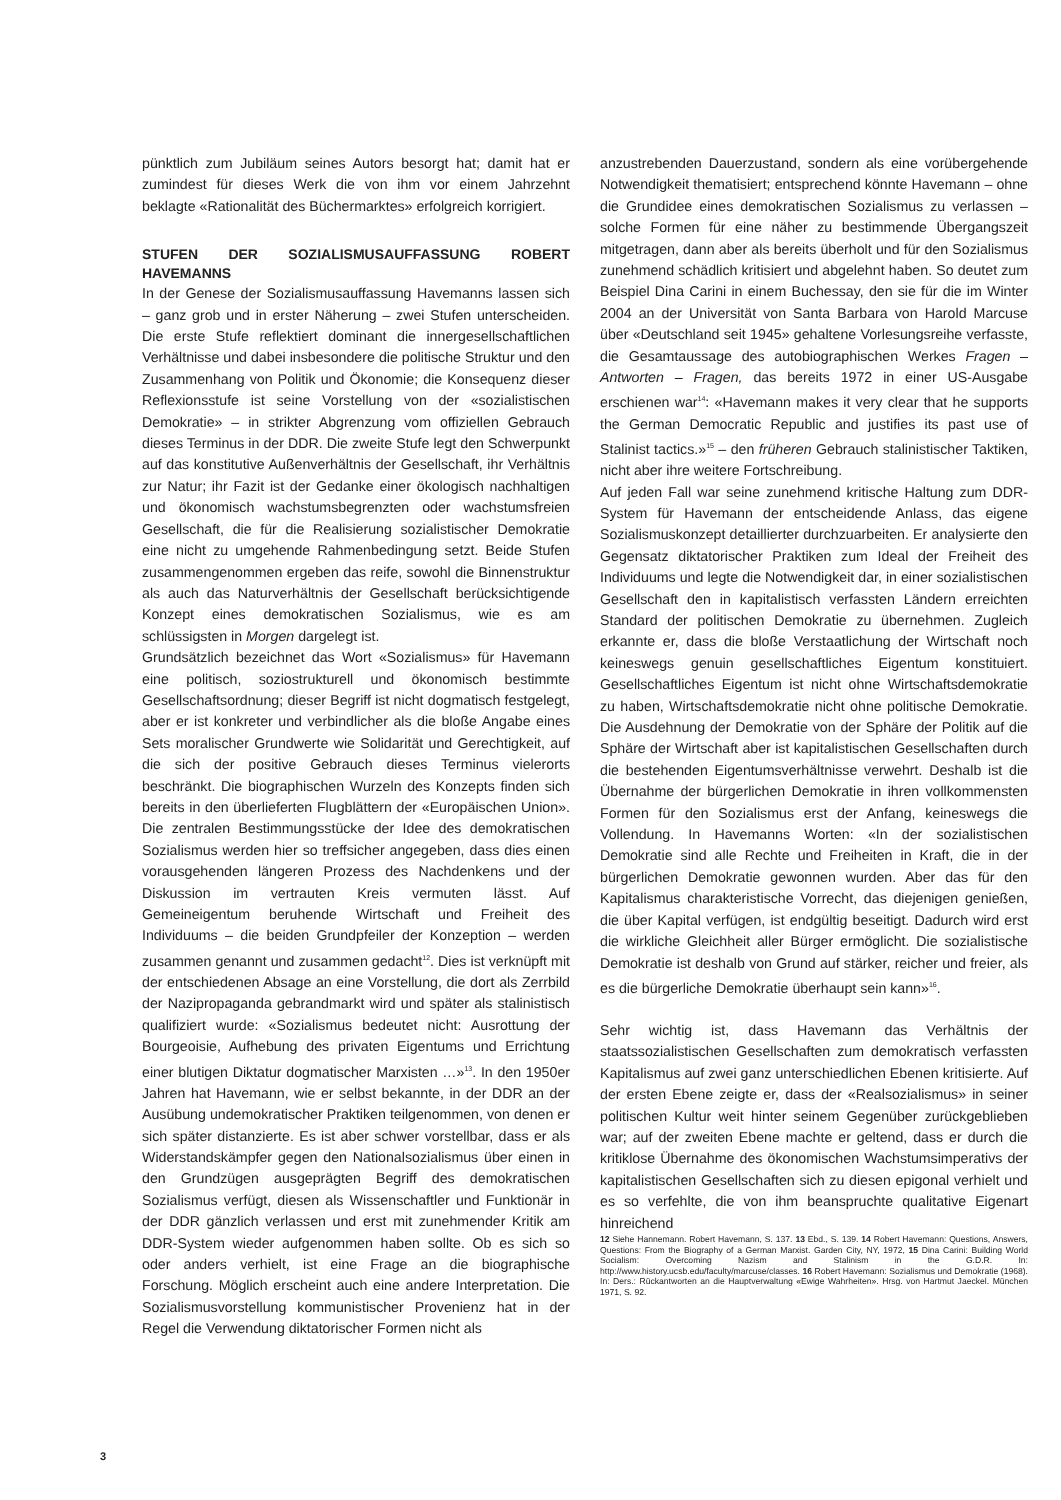pünktlich zum Jubiläum seines Autors besorgt hat; damit hat er zumindest für dieses Werk die von ihm vor einem Jahrzehnt beklagte «Rationalität des Büchermarktes» erfolgreich korrigiert.
STUFEN DER SOZIALISMUSAUFFASSUNG ROBERT HAVEMANNS
In der Genese der Sozialismusauffassung Havemanns lassen sich – ganz grob und in erster Näherung – zwei Stufen unterscheiden. Die erste Stufe reflektiert dominant die innergesellschaftlichen Verhältnisse und dabei insbesondere die politische Struktur und den Zusammenhang von Politik und Ökonomie; die Konsequenz dieser Reflexionsstufe ist seine Vorstellung von der «sozialistischen Demokratie» – in strikter Abgrenzung vom offiziellen Gebrauch dieses Terminus in der DDR. Die zweite Stufe legt den Schwerpunkt auf das konstitutive Außenverhältnis der Gesellschaft, ihr Verhältnis zur Natur; ihr Fazit ist der Gedanke einer ökologisch nachhaltigen und ökonomisch wachstumsbegrenzten oder wachstumsfreien Gesellschaft, die für die Realisierung sozialistischer Demokratie eine nicht zu umgehende Rahmenbedingung setzt. Beide Stufen zusammengenommen ergeben das reife, sowohl die Binnenstruktur als auch das Naturverhältnis der Gesellschaft berücksichtigende Konzept eines demokratischen Sozialismus, wie es am schlüssigsten in Morgen dargelegt ist.
Grundsätzlich bezeichnet das Wort «Sozialismus» für Havemann eine politisch, soziostrukturell und ökonomisch bestimmte Gesellschaftsordnung; dieser Begriff ist nicht dogmatisch festgelegt, aber er ist konkreter und verbindlicher als die bloße Angabe eines Sets moralischer Grundwerte wie Solidarität und Gerechtigkeit, auf die sich der positive Gebrauch dieses Terminus vielerorts beschränkt. Die biographischen Wurzeln des Konzepts finden sich bereits in den überlieferten Flugblättern der «Europäischen Union». Die zentralen Bestimmungsstücke der Idee des demokratischen Sozialismus werden hier so treffsicher angegeben, dass dies einen vorausgehenden längeren Prozess des Nachdenkens und der Diskussion im vertrauten Kreis vermuten lässt. Auf Gemeineigentum beruhende Wirtschaft und Freiheit des Individuums – die beiden Grundpfeiler der Konzeption – werden zusammen genannt und zusammen gedacht<sup>12</sup>. Dies ist verknüpft mit der entschiedenen Absage an eine Vorstellung, die dort als Zerrbild der Nazipropaganda gebrandmarkt wird und später als stalinistisch qualifiziert wurde: «Sozialismus bedeutet nicht: Ausrottung der Bourgeoisie, Aufhebung des privaten Eigentums und Errichtung einer blutigen Diktatur dogmatischer Marxisten …»<sup>13</sup>. In den 1950er Jahren hat Havemann, wie er selbst bekannte, in der DDR an der Ausübung undemokratischer Praktiken teilgenommen, von denen er sich später distanzierte. Es ist aber schwer vorstellbar, dass er als Widerstandskämpfer gegen den Nationalsozialismus über einen in den Grundzügen ausgeprägten Begriff des demokratischen Sozialismus verfügt, diesen als Wissenschaftler und Funktionär in der DDR gänzlich verlassen und erst mit zunehmender Kritik am DDR-System wieder aufgenommen haben sollte. Ob es sich so oder anders verhielt, ist eine Frage an die biographische Forschung. Möglich erscheint auch eine andere Interpretation. Die Sozialismusvorstellung kommunistischer Provenienz hat in der Regel die Verwendung diktatorischer Formen nicht als
anzustrebenden Dauerzustand, sondern als eine vorübergehende Notwendigkeit thematisiert; entsprechend könnte Havemann – ohne die Grundidee eines demokratischen Sozialismus zu verlassen – solche Formen für eine näher zu bestimmende Übergangszeit mitgetragen, dann aber als bereits überholt und für den Sozialismus zunehmend schädlich kritisiert und abgelehnt haben. So deutet zum Beispiel Dina Carini in einem Buchessay, den sie für die im Winter 2004 an der Universität von Santa Barbara von Harold Marcuse über «Deutschland seit 1945» gehaltene Vorlesungsreihe verfasste, die Gesamtaussage des autobiographischen Werkes Fragen – Antworten – Fragen, das bereits 1972 in einer US-Ausgabe erschienen war<sup>14</sup>: «Havemann makes it very clear that he supports the German Democratic Republic and justifies its past use of Stalinist tactics.»<sup>15</sup> – den früheren Gebrauch stalinistischer Taktiken, nicht aber ihre weitere Fortschreibung.
Auf jeden Fall war seine zunehmend kritische Haltung zum DDR-System für Havemann der entscheidende Anlass, das eigene Sozialismuskonzept detaillierter durchzuarbeiten. Er analysierte den Gegensatz diktatorischer Praktiken zum Ideal der Freiheit des Individuums und legte die Notwendigkeit dar, in einer sozialistischen Gesellschaft den in kapitalistisch verfassten Ländern erreichten Standard der politischen Demokratie zu übernehmen. Zugleich erkannte er, dass die bloße Verstaatlichung der Wirtschaft noch keineswegs genuin gesellschaftliches Eigentum konstituiert. Gesellschaftliches Eigentum ist nicht ohne Wirtschaftsdemokratie zu haben, Wirtschaftsdemokratie nicht ohne politische Demokratie. Die Ausdehnung der Demokratie von der Sphäre der Politik auf die Sphäre der Wirtschaft aber ist kapitalistischen Gesellschaften durch die bestehenden Eigentumsverhältnisse verwehrt. Deshalb ist die Übernahme der bürgerlichen Demokratie in ihren vollkommensten Formen für den Sozialismus erst der Anfang, keineswegs die Vollendung. In Havemanns Worten: «In der sozialistischen Demokratie sind alle Rechte und Freiheiten in Kraft, die in der bürgerlichen Demokratie gewonnen wurden. Aber das für den Kapitalismus charakteristische Vorrecht, das diejenigen genießen, die über Kapital verfügen, ist endgültig beseitigt. Dadurch wird erst die wirkliche Gleichheit aller Bürger ermöglicht. Die sozialistische Demokratie ist deshalb von Grund auf stärker, reicher und freier, als es die bürgerliche Demokratie überhaupt sein kann»<sup>16</sup>.
Sehr wichtig ist, dass Havemann das Verhältnis der staatssozialistischen Gesellschaften zum demokratisch verfassten Kapitalismus auf zwei ganz unterschiedlichen Ebenen kritisierte. Auf der ersten Ebene zeigte er, dass der «Realsozialismus» in seiner politischen Kultur weit hinter seinem Gegenüber zurückgeblieben war; auf der zweiten Ebene machte er geltend, dass er durch die kritiklose Übernahme des ökonomischen Wachstumsimperativs der kapitalistischen Gesellschaften sich zu diesen epigonal verhielt und es so verfehlte, die von ihm beanspruchte qualitative Eigenart hinreichend
12 Siehe Hannemann. Robert Havemann, S. 137. 13 Ebd., S. 139. 14 Robert Havemann: Questions, Answers, Questions: From the Biography of a German Marxist. Garden City, NY, 1972, 15 Dina Carini: Building World Socialism: Overcoming Nazism and Stalinism in the G.D.R. In: http://www.history.ucsb.edu/faculty/marcuse/classes. 16 Robert Havemann: Sozialismus und Demokratie (1968). In: Ders.: Rückantworten an die Hauptverwaltung «Ewige Wahrheiten». Hrsg. von Hartmut Jaeckel. München 1971, S. 92.
3